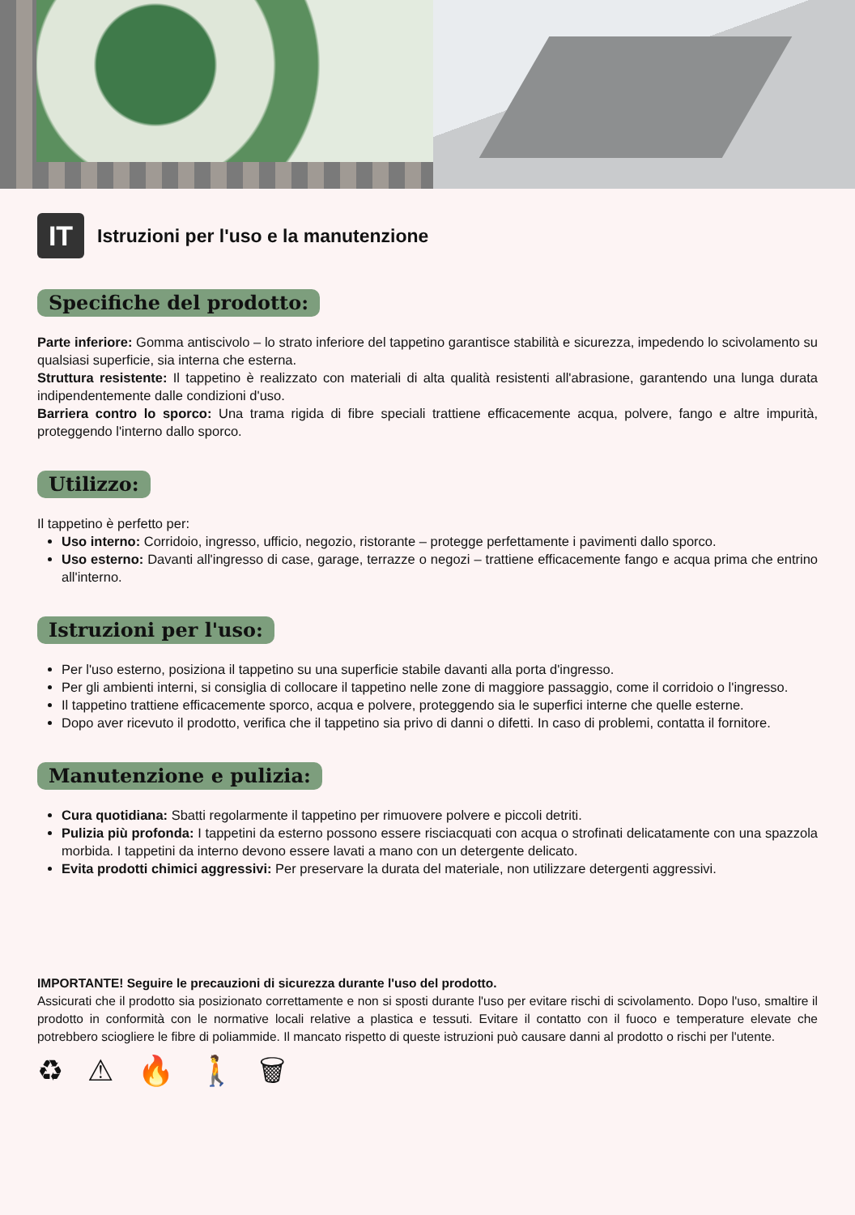IT Istruzioni per l'uso e la manutenzione
Specifiche del prodotto:
Parte inferiore: Gomma antiscivolo – lo strato inferiore del tappetino garantisce stabilità e sicurezza, impedendo lo scivolamento su qualsiasi superficie, sia interna che esterna.
Struttura resistente: Il tappetino è realizzato con materiali di alta qualità resistenti all'abrasione, garantendo una lunga durata indipendentemente dalle condizioni d'uso.
Barriera contro lo sporco: Una trama rigida di fibre speciali trattiene efficacemente acqua, polvere, fango e altre impurità, proteggendo l'interno dallo sporco.
Utilizzo:
Il tappetino è perfetto per:
Uso interno: Corridoio, ingresso, ufficio, negozio, ristorante – protegge perfettamente i pavimenti dallo sporco.
Uso esterno: Davanti all'ingresso di case, garage, terrazze o negozi – trattiene efficacemente fango e acqua prima che entrino all'interno.
Istruzioni per l'uso:
Per l'uso esterno, posiziona il tappetino su una superficie stabile davanti alla porta d'ingresso.
Per gli ambienti interni, si consiglia di collocare il tappetino nelle zone di maggiore passaggio, come il corridoio o l'ingresso.
Il tappetino trattiene efficacemente sporco, acqua e polvere, proteggendo sia le superfici interne che quelle esterne.
Dopo aver ricevuto il prodotto, verifica che il tappetino sia privo di danni o difetti. In caso di problemi, contatta il fornitore.
Manutenzione e pulizia:
Cura quotidiana: Sbatti regolarmente il tappetino per rimuovere polvere e piccoli detriti.
Pulizia più profonda: I tappetini da esterno possono essere risciacquati con acqua o strofinati delicatamente con una spazzola morbida. I tappetini da interno devono essere lavati a mano con un detergente delicato.
Evita prodotti chimici aggressivi: Per preservare la durata del materiale, non utilizzare detergenti aggressivi.
IMPORTANTE! Seguire le precauzioni di sicurezza durante l'uso del prodotto.
Assicurati che il prodotto sia posizionato correttamente e non si sposti durante l'uso per evitare rischi di scivolamento. Dopo l'uso, smaltire il prodotto in conformità con le normative locali relative a plastica e tessuti. Evitare il contatto con il fuoco e temperature elevate che potrebbero sciogliere le fibre di poliammide. Il mancato rispetto di queste istruzioni può causare danni al prodotto o rischi per l'utente.
♻ ⚠ 🔥 🚶 🗑